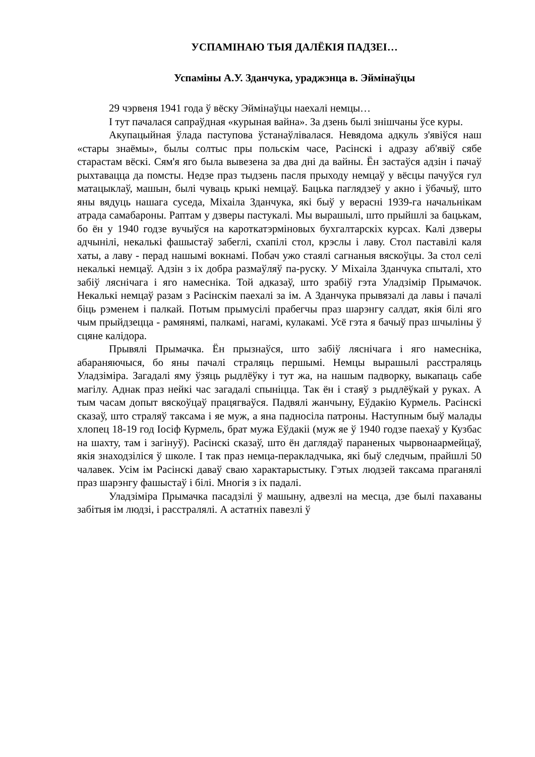УСПАМІНАЮ ТЫЯ ДАЛЁКІЯ ПАДЗЕІ…
Успаміны А.У. Зданчука, ураджэнца в. Эймінаўцы
29 чэрвеня 1941 года ў вёску Эймінаўцы наехалі немцы…
І тут пачалася сапраўдная «курыная вайна». За дзень былі знішчаны ўсе куры.
Акупацыйная ўлада паступова ўстанаўлівалася. Невядома адкуль з'явіўся наш «стары знаёмы», былы солтыс пры польскім часе, Расінскі і адразу аб'явіў сябе старастам вёскі. Сям'я яго была вывезена за два дні да вайны. Ён застаўся адзін і пачаў рыхтавацца да помсты. Недзе праз тыдзень пасля прыходу немцаў у вёсцы пачуўся гул матацыклаў, машын, былі чуваць крыкі немцаў. Бацька паглядзеў у акно і ўбачыў, што яны вядуць нашага суседа, Міхаіла Зданчука, які быў у верасні 1939-га начальнікам атрада самабароны. Раптам у дзверы пастукалі. Мы вырашылі, што прыйшлі за бацькам, бо ён у 1940 годзе вучыўся на кароткатэрміновых бухгалтарскіх курсах. Калі дзверы адчынілі, некалькі фашыстаў забеглі, схапілі стол, крэслы і лаву. Стол паставілі каля хаты, а лаву - перад нашымі вокнамі. Побач ужо стаялі сагнаныя вяскоўцы. За стол селі некалькі немцаў. Адзін з іх добра размаўляў па-руску. У Міхаіла Зданчука спыталі, хто забіў ляснічага і яго намесніка. Той адказаў, што зрабіў гэта Уладзімір Прымачок. Некалькі немцаў разам з Расінскім паехалі за ім. А Зданчука прывязалі да лавы і пачалі біць рэменем і палкай. Потым прымусілі прабегчы праз шарэнгу салдат, якія білі яго чым прыйдзецца - рамянямі, палкамі, нагамі, кулакамі. Усё гэта я бачыў праз шчыліны ў сцяне калідора.
Прывялі Прымачка. Ён прызнаўся, што забіў ляснічага і яго намесніка, абараняючыся, бо яны пачалі страляць першымі. Немцы вырашылі расстраляць Уладзіміра. Загадалі яму ўзяць рыдлёўку і тут жа, на нашым падворку, выкапаць сабе магілу. Аднак праз нейкі час загадалі спыніцца. Так ён і стаяў з рыдлёўкай у руках. А тым часам допыт вяскоўцаў працягваўся. Падвялі жанчыну, Еўдакію Курмель. Расінскі сказаў, што страляў таксама і яе муж, а яна падносіла патроны. Наступным быў малады хлопец 18-19 год Іосіф Курмель, брат мужа Еўдакіі (муж яе ў 1940 годзе паехаў у Кузбас на шахту, там і загінуў). Расінскі сказаў, што ён даглядаў параненых чырвонаармейцаў, якія знаходзіліся ў школе. І так праз немца-перакладчыка, які быў следчым, прайшлі 50 чалавек. Усім ім Расінскі даваў сваю характарыстыку. Гэтых людзей таксама праганялі праз шарэнгу фашыстаў і білі. Многія з іх падалі.
Уладзіміра Прымачка пасадзілі ў машыну, адвезлі на месца, дзе былі пахаваны забітыя ім людзі, і расстралялі. А астатніх павезлі ў